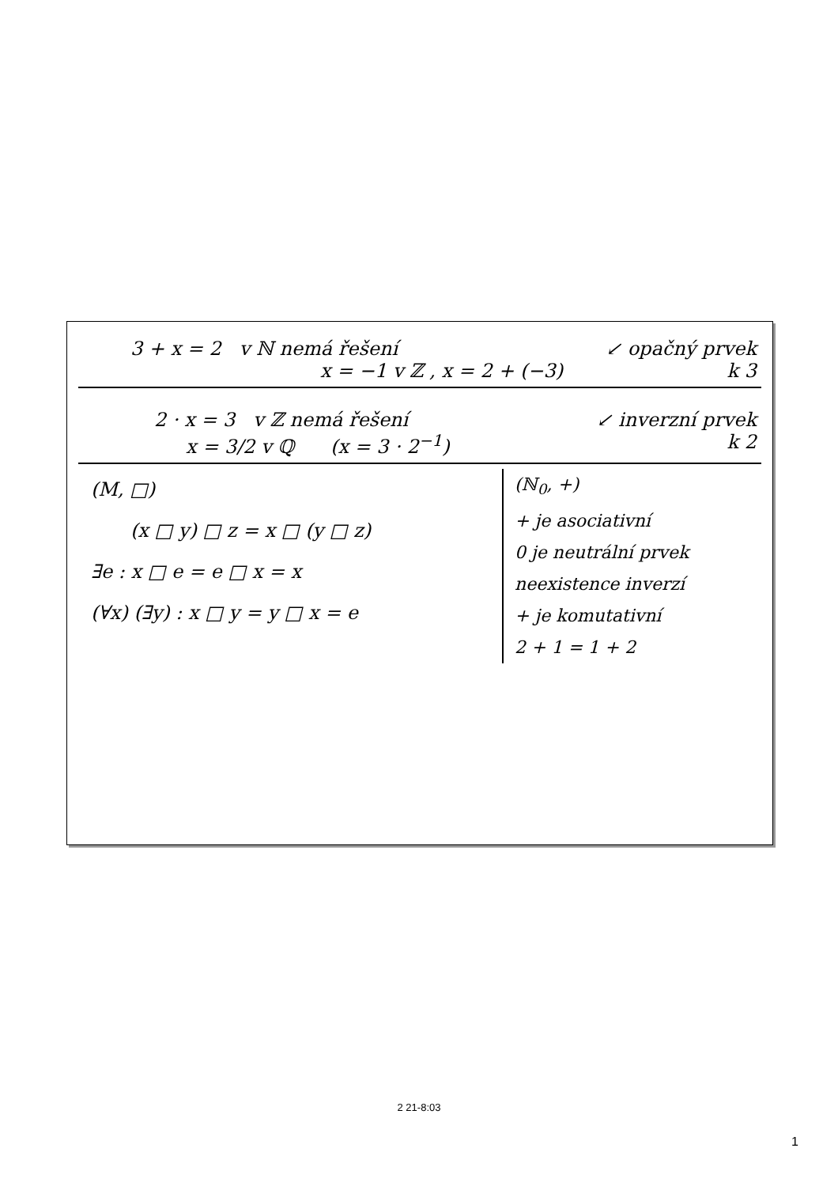3 + x = 2 v ℕ nemá řešení ↙ opačný prvek
x = −1 v ℤ , x = 2 + (−3) k 3
2 · x = 3 v ℤ nemá řešení ↙ inverzní prvek
x = 3/2 v ℚ (x = 3 · 2<sup>−1</sup>) k 2
(M, □)
(x □ y) □ z = x □ (y □ z)
∃e : x □ e = e □ x = x
(∀x) (∃y) : x □ y = y □ x = e
(ℕ<sub>0</sub>, +)
+ je asociativní
0 je neutrální prvek
neexistence inverzí
+ je komutativní
2 + 1 = 1 + 2
2 21-8:03
1